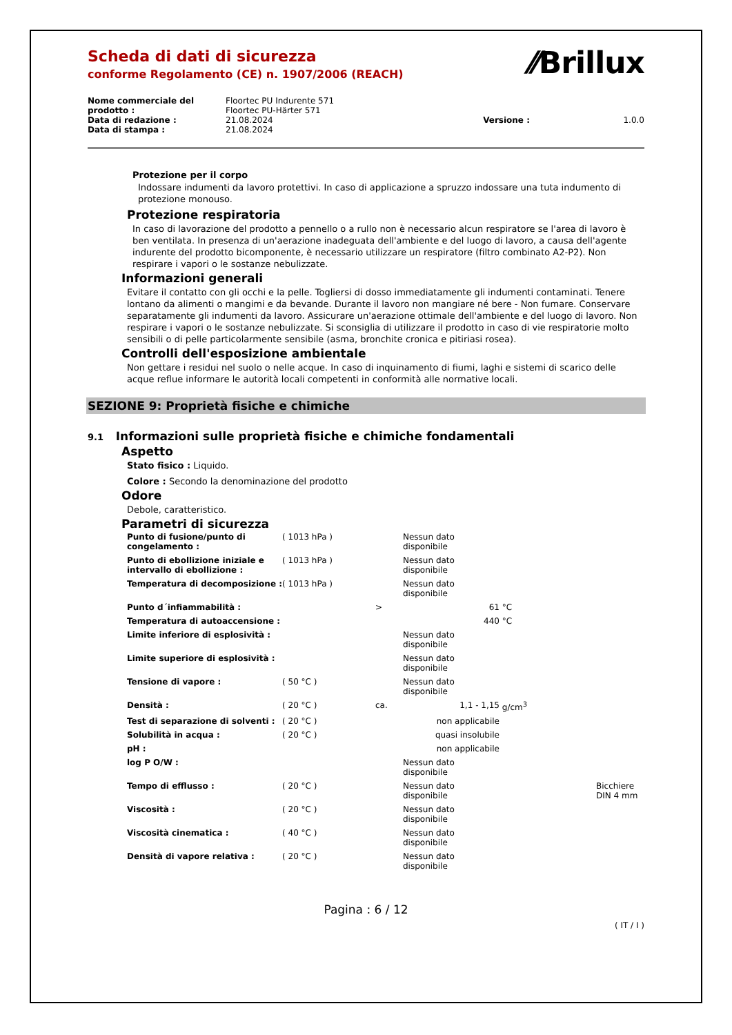⁄⁄Brillux
Scheda di dati di sicurezza
conforme Regolamento (CE) n. 1907/2006 (REACH)
| Nome commerciale del prodotto : | Floortec PU Indurente 571 Floortec PU-Härter 571 | | |
| Data di redazione : | 21.08.2024 | Versione : | 1.0.0 |
| Data di stampa : | 21.08.2024 | | |
Protezione per il corpo
Indossare indumenti da lavoro protettivi. In caso di applicazione a spruzzo indossare una tuta indumento di protezione monouso.
Protezione respiratoria
In caso di lavorazione del prodotto a pennello o a rullo non è necessario alcun respiratore se l'area di lavoro è ben ventilata. In presenza di un'aerazione inadeguata dell'ambiente e del luogo di lavoro, a causa dell'agente indurente del prodotto bicomponente, è necessario utilizzare un respiratore (filtro combinato A2-P2). Non respirare i vapori o le sostanze nebulizzate.
Informazioni generali
Evitare il contatto con gli occhi e la pelle. Togliersi di dosso immediatamente gli indumenti contaminati. Tenere lontano da alimenti o mangimi e da bevande. Durante il lavoro non mangiare né bere - Non fumare. Conservare separatamente gli indumenti da lavoro. Assicurare un'aerazione ottimale dell'ambiente e del luogo di lavoro. Non respirare i vapori o le sostanze nebulizzate. Si sconsiglia di utilizzare il prodotto in caso di vie respiratorie molto sensibili o di pelle particolarmente sensibile (asma, bronchite cronica e pitiriasi rosea).
Controlli dell'esposizione ambientale
Non gettare i residui nel suolo o nelle acque. In caso di inquinamento di fiumi, laghi e sistemi di scarico delle acque reflue informare le autorità locali competenti in conformità alle normative locali.
SEZIONE 9: Proprietà fisiche e chimiche
9.1 Informazioni sulle proprietà fisiche e chimiche fondamentali
Aspetto
Stato fisico : Liquido.
Colore : Secondo la denominazione del prodotto
Odore
Debole, caratteristico.
Parametri di sicurezza
| Punto di fusione/punto di congelamento : | ( 1013 hPa ) | | Nessun dato disponibile | | |
| Punto di ebollizione iniziale e intervallo di ebollizione : | ( 1013 hPa ) | | Nessun dato disponibile | | |
| Temperatura di decomposizione : | ( 1013 hPa ) | | Nessun dato disponibile | | |
| Punto d´infiammabilità : | | > | 61 | °C | |
| Temperatura di autoaccensione : | | | 440 | °C | |
| Limite inferiore di esplosività : | | | Nessun dato disponibile | | |
| Limite superiore di esplosività : | | | Nessun dato disponibile | | |
| Tensione di vapore : | ( 50 °C ) | | Nessun dato disponibile | | |
| Densità : | ( 20 °C ) | ca. | 1,1 - 1,15 | g/cm<sup>3</sup> | |
| Test di separazione di solventi : | ( 20 °C ) | | non applicabile | | |
| Solubilità in acqua : | ( 20 °C ) | | quasi insolubile | | |
| pH : | | | non applicabile | | |
| log P O/W : | | | Nessun dato disponibile | | |
| Tempo di efflusso : | ( 20 °C ) | | Nessun dato disponibile | | Bicchiere DIN 4 mm |
| Viscosità : | ( 20 °C ) | | Nessun dato disponibile | | |
| Viscosità cinematica : | ( 40 °C ) | | Nessun dato disponibile | | |
| Densità di vapore relativa : | ( 20 °C ) | | Nessun dato disponibile | | |
Pagina : 6 / 12
( IT / I )